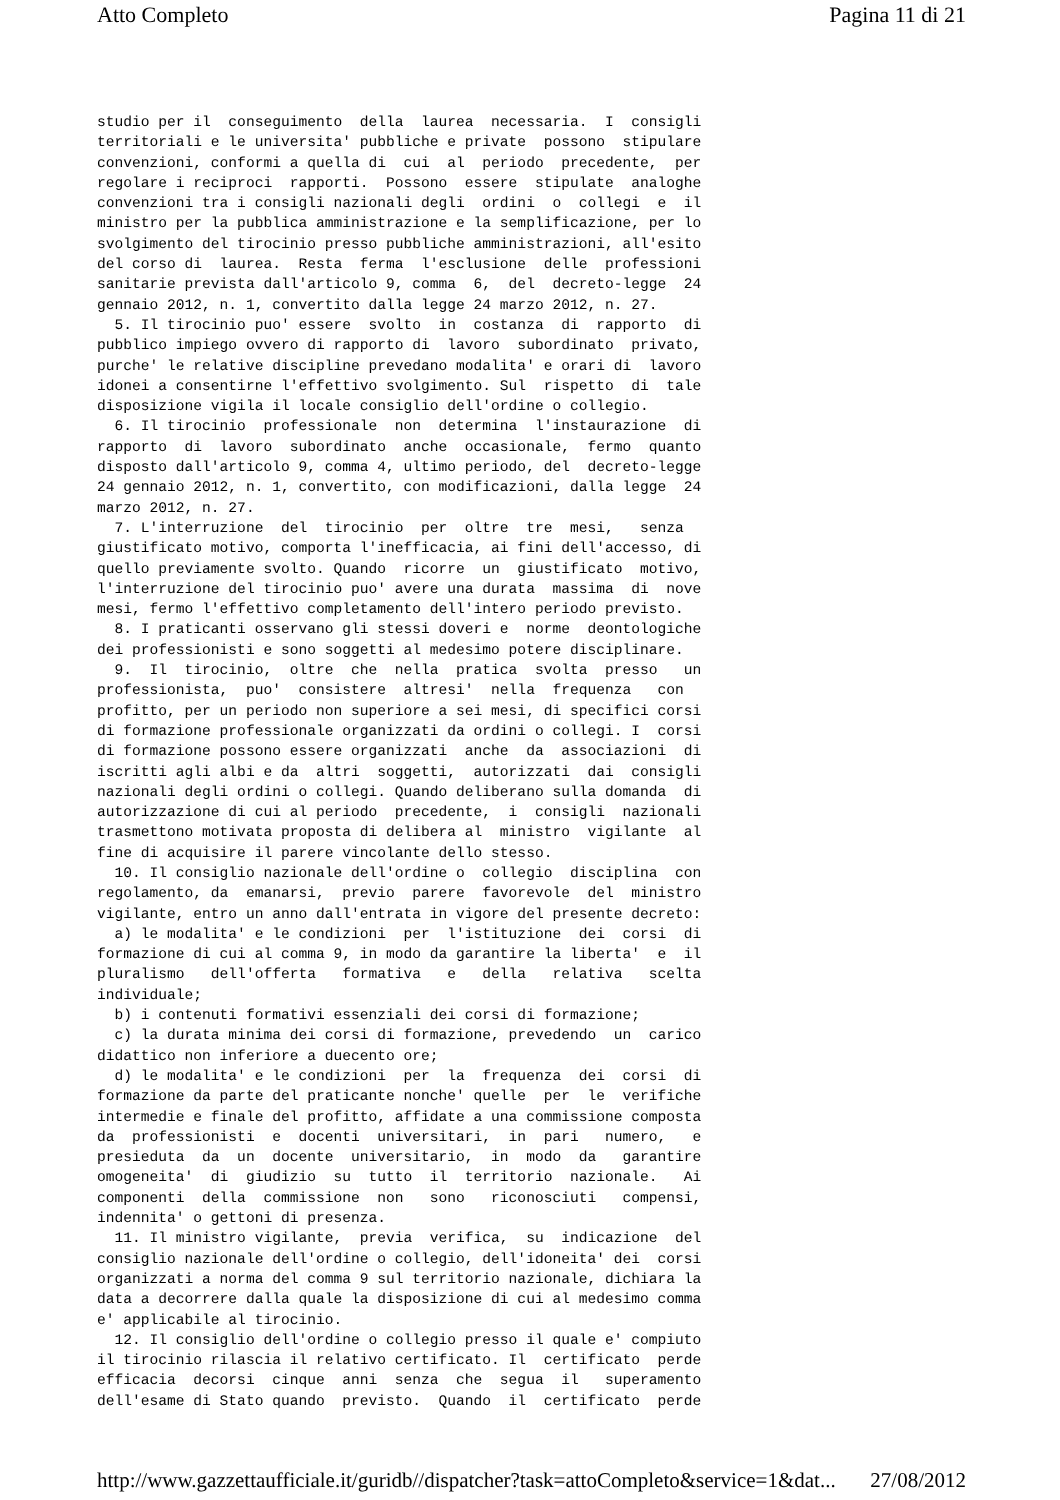Atto Completo Pagina 11 di 21
studio per il conseguimento della laurea necessaria. I consigli territoriali e le universita' pubbliche e private possono stipulare convenzioni, conformi a quella di cui al periodo precedente, per regolare i reciproci rapporti. Possono essere stipulate analoghe convenzioni tra i consigli nazionali degli ordini o collegi e il ministro per la pubblica amministrazione e la semplificazione, per lo svolgimento del tirocinio presso pubbliche amministrazioni, all'esito del corso di laurea. Resta ferma l'esclusione delle professioni sanitarie prevista dall'articolo 9, comma 6, del decreto-legge 24 gennaio 2012, n. 1, convertito dalla legge 24 marzo 2012, n. 27. 5. Il tirocinio puo' essere svolto in costanza di rapporto di pubblico impiego ovvero di rapporto di lavoro subordinato privato, purche' le relative discipline prevedano modalita' e orari di lavoro idonei a consentirne l'effettivo svolgimento. Sul rispetto di tale disposizione vigila il locale consiglio dell'ordine o collegio. 6. Il tirocinio professionale non determina l'instaurazione di rapporto di lavoro subordinato anche occasionale, fermo quanto disposto dall'articolo 9, comma 4, ultimo periodo, del decreto-legge 24 gennaio 2012, n. 1, convertito, con modificazioni, dalla legge 24 marzo 2012, n. 27. 7. L'interruzione del tirocinio per oltre tre mesi, senza giustificato motivo, comporta l'inefficacia, ai fini dell'accesso, di quello previamente svolto. Quando ricorre un giustificato motivo, l'interruzione del tirocinio puo' avere una durata massima di nove mesi, fermo l'effettivo completamento dell'intero periodo previsto. 8. I praticanti osservano gli stessi doveri e norme deontologiche dei professionisti e sono soggetti al medesimo potere disciplinare. 9. Il tirocinio, oltre che nella pratica svolta presso un professionista, puo' consistere altresi' nella frequenza con profitto, per un periodo non superiore a sei mesi, di specifici corsi di formazione professionale organizzati da ordini o collegi. I corsi di formazione possono essere organizzati anche da associazioni di iscritti agli albi e da altri soggetti, autorizzati dai consigli nazionali degli ordini o collegi. Quando deliberano sulla domanda di autorizzazione di cui al periodo precedente, i consigli nazionali trasmettono motivata proposta di delibera al ministro vigilante al fine di acquisire il parere vincolante dello stesso. 10. Il consiglio nazionale dell'ordine o collegio disciplina con regolamento, da emanarsi, previo parere favorevole del ministro vigilante, entro un anno dall'entrata in vigore del presente decreto: a) le modalita' e le condizioni per l'istituzione dei corsi di formazione di cui al comma 9, in modo da garantire la liberta' e il pluralismo dell'offerta formativa e della relativa scelta individuale; b) i contenuti formativi essenziali dei corsi di formazione; c) la durata minima dei corsi di formazione, prevedendo un carico didattico non inferiore a duecento ore; d) le modalita' e le condizioni per la frequenza dei corsi di formazione da parte del praticante nonche' quelle per le verifiche intermedie e finale del profitto, affidate a una commissione composta da professionisti e docenti universitari, in pari numero, e presieduta da un docente universitario, in modo da garantire omogeneita' di giudizio su tutto il territorio nazionale. Ai componenti della commissione non sono riconosciuti compensi, indennita' o gettoni di presenza. 11. Il ministro vigilante, previa verifica, su indicazione del consiglio nazionale dell'ordine o collegio, dell'idoneita' dei corsi organizzati a norma del comma 9 sul territorio nazionale, dichiara la data a decorrere dalla quale la disposizione di cui al medesimo comma e' applicabile al tirocinio. 12. Il consiglio dell'ordine o collegio presso il quale e' compiuto il tirocinio rilascia il relativo certificato. Il certificato perde efficacia decorsi cinque anni senza che segua il superamento dell'esame di Stato quando previsto. Quando il certificato perde
http://www.gazzettaufficiale.it/guridb//dispatcher?task=attoCompleto&service=1&dat... 27/08/2012